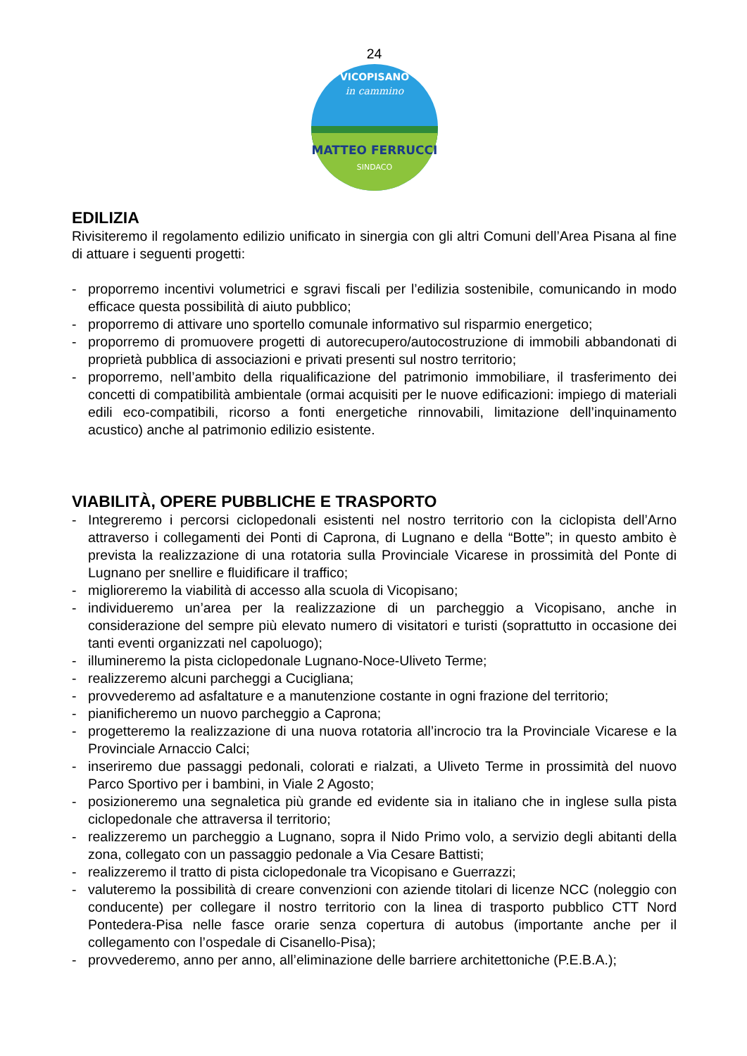24
in cammino
MATTEO FERRUCCI
SINDACO
VICOPISANO
EDILIZIA
Rivisiteremo il regolamento edilizio unificato in sinergia con gli altri Comuni dell’Area Pisana al fine di attuare i seguenti progetti:
- proporremo incentivi volumetrici e sgravi fiscali per l’edilizia sostenibile, comunicando in modo efficace questa possibilità di aiuto pubblico;
- proporremo di attivare uno sportello comunale informativo sul risparmio energetico;
- proporremo di promuovere progetti di autorecupero/autocostruzione di immobili abbandonati di proprietà pubblica di associazioni e privati presenti sul nostro territorio;
- proporremo, nell’ambito della riqualificazione del patrimonio immobiliare, il trasferimento dei concetti di compatibilità ambientale (ormai acquisiti per le nuove edificazioni: impiego di materiali edili eco-compatibili, ricorso a fonti energetiche rinnovabili, limitazione dell’inquinamento acustico) anche al patrimonio edilizio esistente.
VIABILITÀ, OPERE PUBBLICHE E TRASPORTO
- Integreremo i percorsi ciclopedonali esistenti nel nostro territorio con la ciclopista dell’Arno attraverso i collegamenti dei Ponti di Caprona, di Lugnano e della “Botte”; in questo ambito è prevista la realizzazione di una rotatoria sulla Provinciale Vicarese in prossimità del Ponte di Lugnano per snellire e fluidificare il traffico;
- miglioreremo la viabilità di accesso alla scuola di Vicopisano;
- individueremo un’area per la realizzazione di un parcheggio a Vicopisano, anche in considerazione del sempre più elevato numero di visitatori e turisti (soprattutto in occasione dei tanti eventi organizzati nel capoluogo);
- illumineremo la pista ciclopedonale Lugnano-Noce-Uliveto Terme;
- realizzeremo alcuni parcheggi a Cucigliana;
- provvederemo ad asfaltature e a manutenzione costante in ogni frazione del territorio;
- pianificheremo un nuovo parcheggio a Caprona;
- progetteremo la realizzazione di una nuova rotatoria all’incrocio tra la Provinciale Vicarese e la Provinciale Arnaccio Calci;
- inseriremo due passaggi pedonali, colorati e rialzati, a Uliveto Terme in prossimità del nuovo Parco Sportivo per i bambini, in Viale 2 Agosto;
- posizioneremo una segnaletica più grande ed evidente sia in italiano che in inglese sulla pista ciclopedonale che attraversa il territorio;
- realizzeremo un parcheggio a Lugnano, sopra il Nido Primo volo, a servizio degli abitanti della zona, collegato con un passaggio pedonale a Via Cesare Battisti;
- realizzeremo il tratto di pista ciclopedonale tra Vicopisano e Guerrazzi;
- valuteremo la possibilità di creare convenzioni con aziende titolari di licenze NCC (noleggio con conducente) per collegare il nostro territorio con la linea di trasporto pubblico CTT Nord Pontedera-Pisa nelle fasce orarie senza copertura di autobus (importante anche per il collegamento con l’ospedale di Cisanello-Pisa);
- provvederemo, anno per anno, all’eliminazione delle barriere architettoniche (P.E.B.A.);